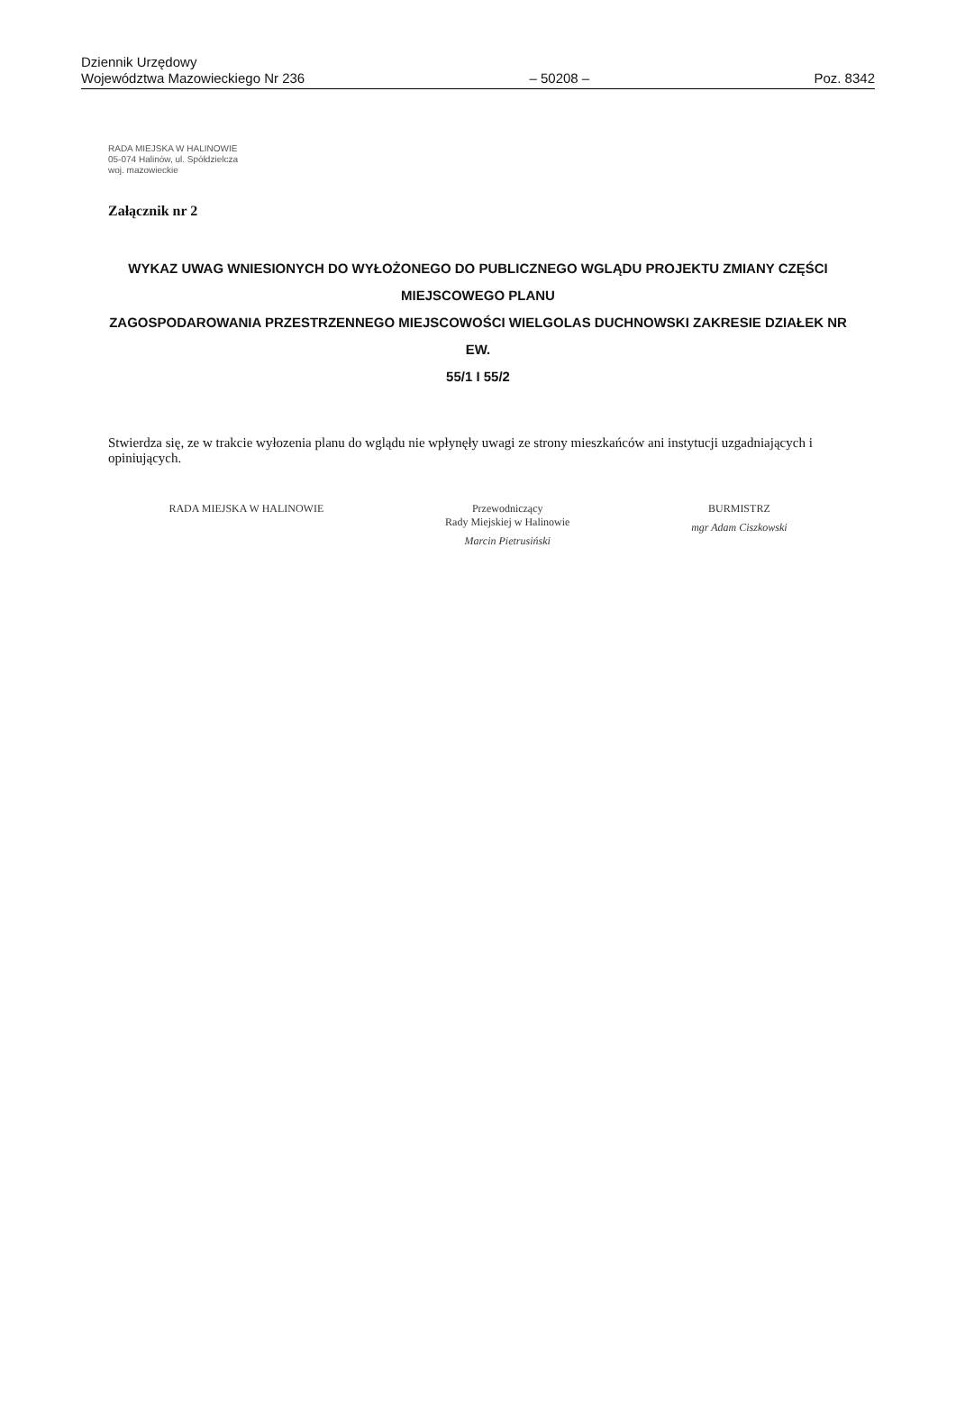Dziennik Urzędowy
Województwa Mazowieckiego Nr 236
– 50208 –
Poz. 8342
RADA MIEJSKA W HALINOWIE
05-074 Halinów, ul. Spółdzielcza
woj. mazowieckie
Załącznik nr 2
WYKAZ UWAG WNIESIONYCH DO WYŁOŻONEGO DO PUBLICZNEGO WGLĄDU PROJEKTU ZMIANY CZĘŚCI MIEJSCOWEGO PLANU
ZAGOSPODAROWANIA PRZESTRZENNEGO MIEJSCOWOŚCI WIELGOLAS DUCHNOWSKI ZAKRESIE DZIAŁEK NR EW.
55/1 I 55/2
Stwierdza się, ze w trakcie wyłozenia planu do wglądu nie wpłynęły uwagi ze strony mieszkańców ani instytucji uzgadniających i opiniujących.
RADA MIEJSKA W HALINOWIE Przewodniczący
Rady Miejskiej w Halinowie
Marcin Pietrusiński
BURMISTRZ
mgr Adam Ciszkowski